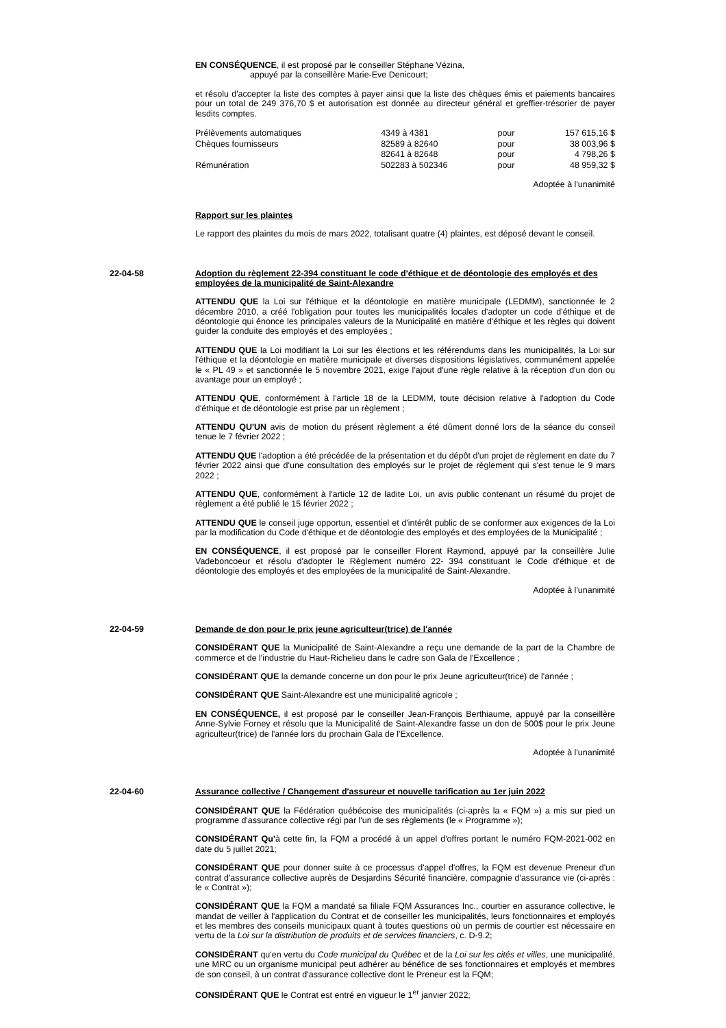EN CONSÉQUENCE, il est proposé par le conseiller Stéphane Vézina,
appuyé par la conseillère Marie-Eve Denicourt;
et résolu d'accepter la liste des comptes à payer ainsi que la liste des chèques émis et paiements bancaires pour un total de 249 376,70 $ et autorisation est donnée au directeur général et greffier-trésorier de payer lesdits comptes.
| Prélèvements automatiques | 4349 à 4381 | pour | 157 615,16 $ |
| Chèques fournisseurs | 82589 à 82640 82641 à 82648 | pour pour | 38 003,96 $ 4 798,26 $ |
| Rémunération | 502283 à 502346 | pour | 48 959,32 $ |
Adoptée à l'unanimité
Rapport sur les plaintes
Le rapport des plaintes du mois de mars 2022, totalisant quatre (4) plaintes, est déposé devant le conseil.
22-04-58 Adoption du règlement 22-394 constituant le code d'éthique et de déontologie des employés et des employées de la municipalité de Saint-Alexandre
ATTENDU QUE la Loi sur l'éthique et la déontologie en matière municipale (LEDMM), sanctionnée le 2 décembre 2010, a créé l'obligation pour toutes les municipalités locales d'adopter un code d'éthique et de déontologie qui énonce les principales valeurs de la Municipalité en matière d'éthique et les règles qui doivent guider la conduite des employés et des employées ;
ATTENDU QUE la Loi modifiant la Loi sur les élections et les référendums dans les municipalités, la Loi sur l'éthique et la déontologie en matière municipale et diverses dispositions législatives, communément appelée le « PL 49 » et sanctionnée le 5 novembre 2021, exige l'ajout d'une règle relative à la réception d'un don ou avantage pour un employé ;
ATTENDU QUE, conformément à l'article 18 de la LEDMM, toute décision relative à l'adoption du Code d'éthique et de déontologie est prise par un règlement ;
ATTENDU QU'UN avis de motion du présent règlement a été dûment donné lors de la séance du conseil tenue le 7 février 2022 ;
ATTENDU QUE l'adoption a été précédée de la présentation et du dépôt d'un projet de règlement en date du 7 février 2022 ainsi que d'une consultation des employés sur le projet de règlement qui s'est tenue le 9 mars 2022 ;
ATTENDU QUE, conformément à l'article 12 de ladite Loi, un avis public contenant un résumé du projet de règlement a été publié le 15 février 2022 ;
ATTENDU QUE le conseil juge opportun, essentiel et d'intérêt public de se conformer aux exigences de la Loi par la modification du Code d'éthique et de déontologie des employés et des employées de la Municipalité ;
EN CONSÉQUENCE, il est proposé par le conseiller Florent Raymond, appuyé par la conseillère Julie Vadeboncoeur et résolu d'adopter le Règlement numéro 22- 394 constituant le Code d'éthique et de déontologie des employés et des employées de la municipalité de Saint-Alexandre.
Adoptée à l'unanimité
22-04-59 Demande de don pour le prix jeune agriculteur(trice) de l'année
CONSIDÉRANT QUE la Municipalité de Saint-Alexandre a reçu une demande de la part de la Chambre de commerce et de l'industrie du Haut-Richelieu dans le cadre son Gala de l'Excellence ;
CONSIDÉRANT QUE la demande concerne un don pour le prix Jeune agriculteur(trice) de l'année ;
CONSIDÉRANT QUE Saint-Alexandre est une municipalité agricole ;
EN CONSÉQUENCE, il est proposé par le conseiller Jean-François Berthiaume, appuyé par la conseillère Anne-Sylvie Forney et résolu que la Municipalité de Saint-Alexandre fasse un don de 500$ pour le prix Jeune agriculteur(trice) de l'année lors du prochain Gala de l'Excellence.
Adoptée à l'unanimité
22-04-60 Assurance collective / Changement d'assureur et nouvelle tarification au 1er juin 2022
CONSIDÉRANT QUE la Fédération québécoise des municipalités (ci-après la « FQM ») a mis sur pied un programme d'assurance collective régi par l'un de ses règlements (le « Programme »);
CONSIDÉRANT Qu'à cette fin, la FQM a procédé à un appel d'offres portant le numéro FQM-2021-002 en date du 5 juillet 2021;
CONSIDÉRANT QUE pour donner suite à ce processus d'appel d'offres, la FQM est devenue Preneur d'un contrat d'assurance collective auprès de Desjardins Sécurité financière, compagnie d'assurance vie (ci-après : le « Contrat »);
CONSIDÉRANT QUE la FQM a mandaté sa filiale FQM Assurances Inc., courtier en assurance collective, le mandat de veiller à l'application du Contrat et de conseiller les municipalités, leurs fonctionnaires et employés et les membres des conseils municipaux quant à toutes questions où un permis de courtier est nécessaire en vertu de la Loi sur la distribution de produits et de services financiers, c. D-9.2;
CONSIDÉRANT qu'en vertu du Code municipal du Québec et de la Loi sur les cités et villes, une municipalité, une MRC ou un organisme municipal peut adhérer au bénéfice de ses fonctionnaires et employés et membres de son conseil, à un contrat d'assurance collective dont le Preneur est la FQM;
CONSIDÉRANT QUE le Contrat est entré en vigueur le 1<sup>er</sup> janvier 2022;